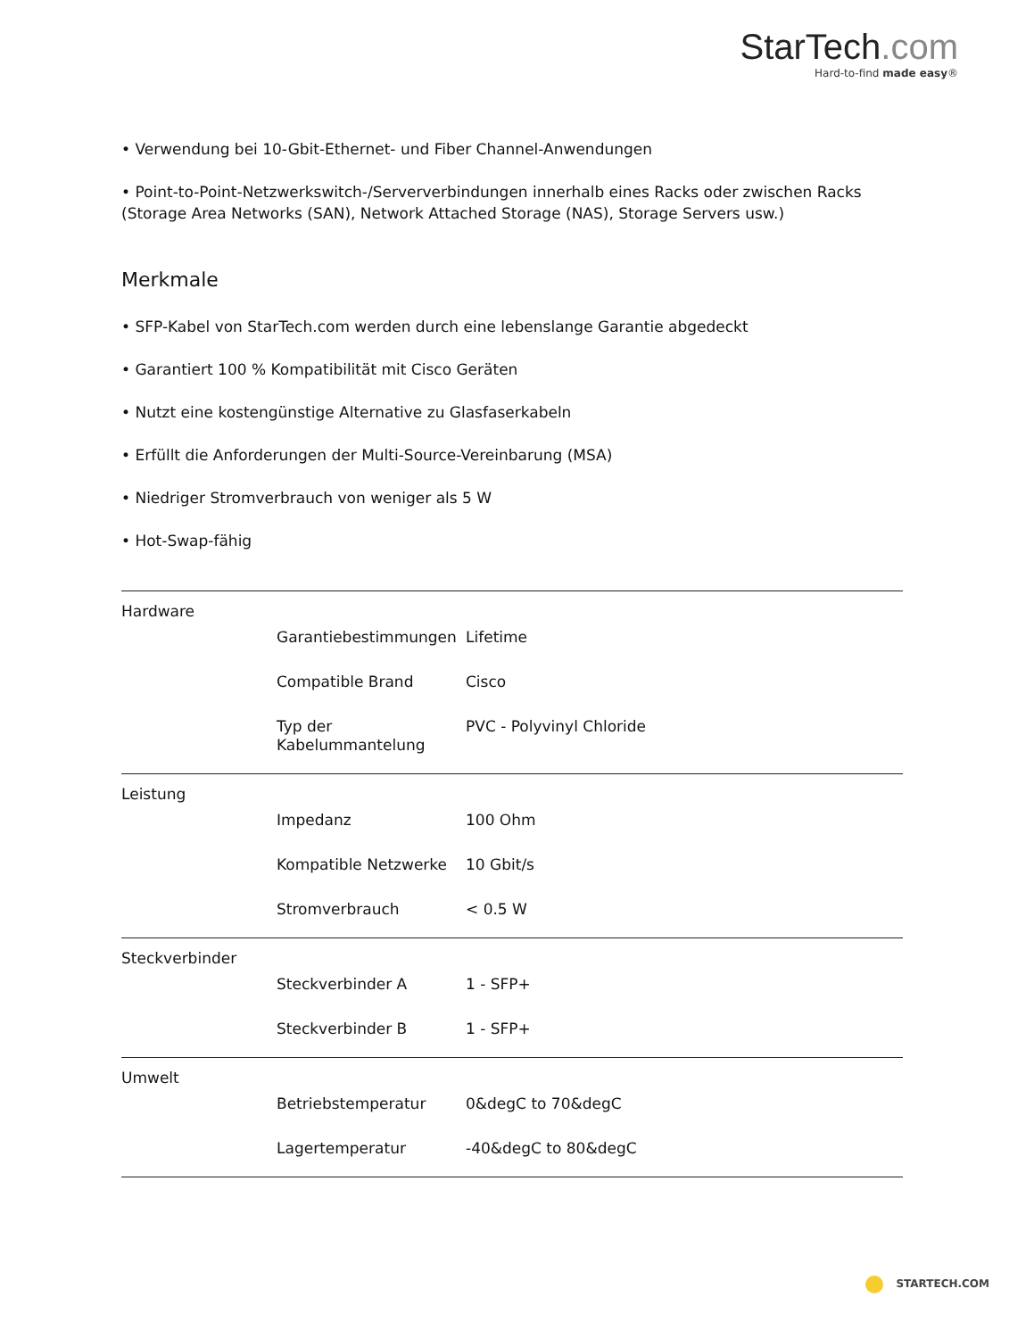StarTech.com
Hard-to-find made easy®
• Verwendung bei 10-Gbit-Ethernet- und Fiber Channel-Anwendungen
• Point-to-Point-Netzwerkswitch-/Serververbindungen innerhalb eines Racks oder zwischen Racks (Storage Area Networks (SAN), Network Attached Storage (NAS), Storage Servers usw.)
Merkmale
• SFP-Kabel von StarTech.com werden durch eine lebenslange Garantie abgedeckt
• Garantiert 100 % Kompatibilität mit Cisco Geräten
• Nutzt eine kostengünstige Alternative zu Glasfaserkabeln
• Erfüllt die Anforderungen der Multi-Source-Vereinbarung (MSA)
• Niedriger Stromverbrauch von weniger als 5 W
• Hot-Swap-fähig
| Hardware | | |
| | Garantiebestimmungen | Lifetime |
| | Compatible Brand | Cisco |
| | Typ der Kabelummantelung | PVC - Polyvinyl Chloride |
| Leistung | | |
| | Impedanz | 100 Ohm |
| | Kompatible Netzwerke | 10 Gbit/s |
| | Stromverbrauch | < 0.5 W |
| Steckverbinder | | |
| | Steckverbinder A | 1 - SFP+ |
| | Steckverbinder B | 1 - SFP+ |
| Umwelt | | |
| | Betriebstemperatur | 0&degC to 70&degC |
| | Lagertemperatur | -40&degC to 80&degC |
STARTECH.COM